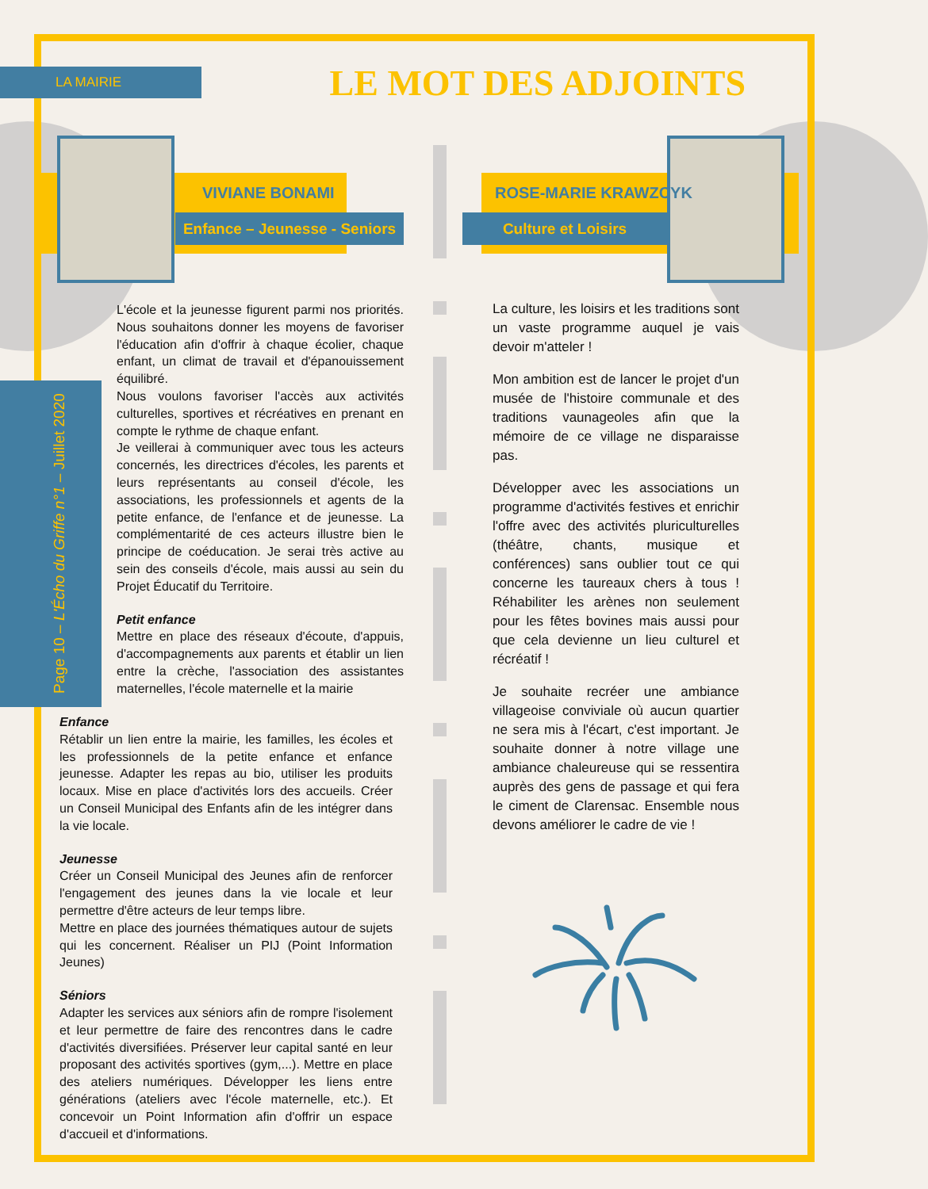LA MAIRIE LE MOT DES ADJOINTS
Page 10 – L'Écho du Griffe n°1 – Juillet 2020
VIVIANE BONAMI
Enfance – Jeunesse - Seniors
ROSE-MARIE KRAWZCYK
Culture et Loisirs
L'école et la jeunesse figurent parmi nos priorités. Nous souhaitons donner les moyens de favoriser l'éducation afin d'offrir à chaque écolier, chaque enfant, un climat de travail et d'épanouissement équilibré.
Nous voulons favoriser l'accès aux activités culturelles, sportives et récréatives en prenant en compte le rythme de chaque enfant.
Je veillerai à communiquer avec tous les acteurs concernés, les directrices d'écoles, les parents et leurs représentants au conseil d'école, les associations, les professionnels et agents de la petite enfance, de l'enfance et de jeunesse. La complémentarité de ces acteurs illustre bien le principe de coéducation. Je serai très active au sein des conseils d'école, mais aussi au sein du Projet Éducatif du Territoire.
Petit enfance
Mettre en place des réseaux d'écoute, d'appuis, d'accompagnements aux parents et établir un lien entre la crèche, l'association des assistantes maternelles, l'école maternelle et la mairie
Enfance
Rétablir un lien entre la mairie, les familles, les écoles et les professionnels de la petite enfance et enfance jeunesse. Adapter les repas au bio, utiliser les produits locaux. Mise en place d'activités lors des accueils. Créer un Conseil Municipal des Enfants afin de les intégrer dans la vie locale.
Jeunesse
Créer un Conseil Municipal des Jeunes afin de renforcer l'engagement des jeunes dans la vie locale et leur permettre d'être acteurs de leur temps libre.
Mettre en place des journées thématiques autour de sujets qui les concernent. Réaliser un PIJ (Point Information Jeunes)
Séniors
Adapter les services aux séniors afin de rompre l'isolement et leur permettre de faire des rencontres dans le cadre d'activités diversifiées. Préserver leur capital santé en leur proposant des activités sportives (gym,...). Mettre en place des ateliers numériques. Développer les liens entre générations (ateliers avec l'école maternelle, etc.). Et concevoir un Point Information afin d'offrir un espace d'accueil et d'informations.
La culture, les loisirs et les traditions sont un vaste programme auquel je vais devoir m'atteler !
Mon ambition est de lancer le projet d'un musée de l'histoire communale et des traditions vaunageoles afin que la mémoire de ce village ne disparaisse pas.
Développer avec les associations un programme d'activités festives et enrichir l'offre avec des activités pluriculturelles (théâtre, chants, musique et conférences) sans oublier tout ce qui concerne les taureaux chers à tous ! Réhabiliter les arènes non seulement pour les fêtes bovines mais aussi pour que cela devienne un lieu culturel et récréatif !
Je souhaite recréer une ambiance villageoise conviviale où aucun quartier ne sera mis à l'écart, c'est important. Je souhaite donner à notre village une ambiance chaleureuse qui se ressentira auprès des gens de passage et qui fera le ciment de Clarensac. Ensemble nous devons améliorer le cadre de vie !